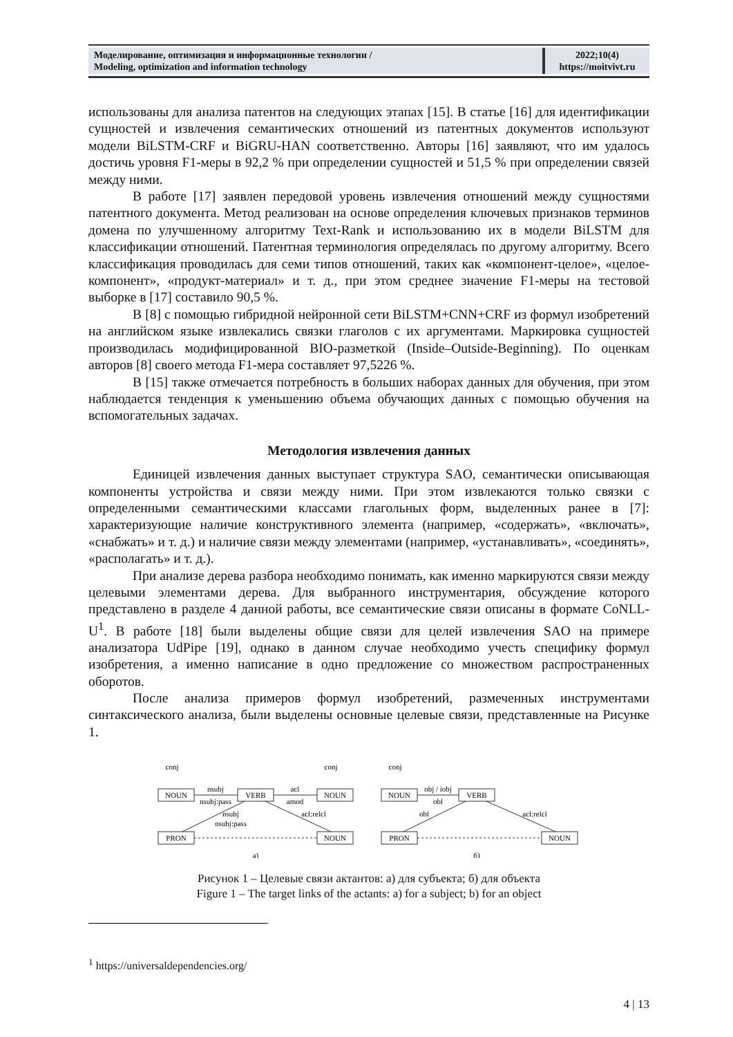| Моделирование, оптимизация и информационные технологии / Modeling, optimization and information technology | 2022;10(4) https://moitvivt.ru |
использованы для анализа патентов на следующих этапах [15]. В статье [16] для идентификации сущностей и извлечения семантических отношений из патентных документов используют модели BiLSTM-CRF и BiGRU-HAN соответственно. Авторы [16] заявляют, что им удалось достичь уровня F1-меры в 92,2 % при определении сущностей и 51,5 % при определении связей между ними.
В работе [17] заявлен передовой уровень извлечения отношений между сущностями патентного документа. Метод реализован на основе определения ключевых признаков терминов домена по улучшенному алгоритму Text-Rank и использованию их в модели BiLSTM для классификации отношений. Патентная терминология определялась по другому алгоритму. Всего классификация проводилась для семи типов отношений, таких как «компонент-целое», «целое-компонент», «продукт-материал» и т. д., при этом среднее значение F1-меры на тестовой выборке в [17] составило 90,5 %.
В [8] с помощью гибридной нейронной сети BiLSTM+CNN+CRF из формул изобретений на английском языке извлекались связки глаголов с их аргументами. Маркировка сущностей производилась модифицированной BIO-разметкой (Inside–Outside-Beginning). По оценкам авторов [8] своего метода F1-мера составляет 97,5226 %.
В [15] также отмечается потребность в больших наборах данных для обучения, при этом наблюдается тенденция к уменьшению объема обучающих данных с помощью обучения на вспомогательных задачах.
Методология извлечения данных
Единицей извлечения данных выступает структура SAO, семантически описывающая компоненты устройства и связи между ними. При этом извлекаются только связки с определенными семантическими классами глагольных форм, выделенных ранее в [7]: характеризующие наличие конструктивного элемента (например, «содержать», «включать», «снабжать» и т. д.) и наличие связи между элементами (например, «устанавливать», «соединять», «располагать» и т. д.).
При анализе дерева разбора необходимо понимать, как именно маркируются связи между целевыми элементами дерева. Для выбранного инструментария, обсуждение которого представлено в разделе 4 данной работы, все семантические связи описаны в формате CoNLL-U<sup>1</sup>. В работе [18] были выделены общие связи для целей извлечения SAO на примере анализатора UdPipe [19], однако в данном случае необходимо учесть специфику формул изобретения, а именно написание в одно предложение со множеством распространенных оборотов.
После анализа примеров формул изобретений, размеченных инструментами синтаксического анализа, были выделены основные целевые связи, представленные на Рисунке 1.
NOUN
VERB
NOUN
PRON
NOUN
conj
conj
nsubj
nsubj:pass
acl
amod
nsubj
nsubj:pass
acl:relcl
NOUN
VERB
PRON
NOUN
conj
obj / iobj
obl
obl
acl:relcl
а)
б)
Рисунок 1 – Целевые связи актантов: а) для субъекта; б) для объекта
Figure 1 – The target links of the actants: a) for a subject; b) for an object
<sup>1</sup> https://universaldependencies.org/
4 | 13